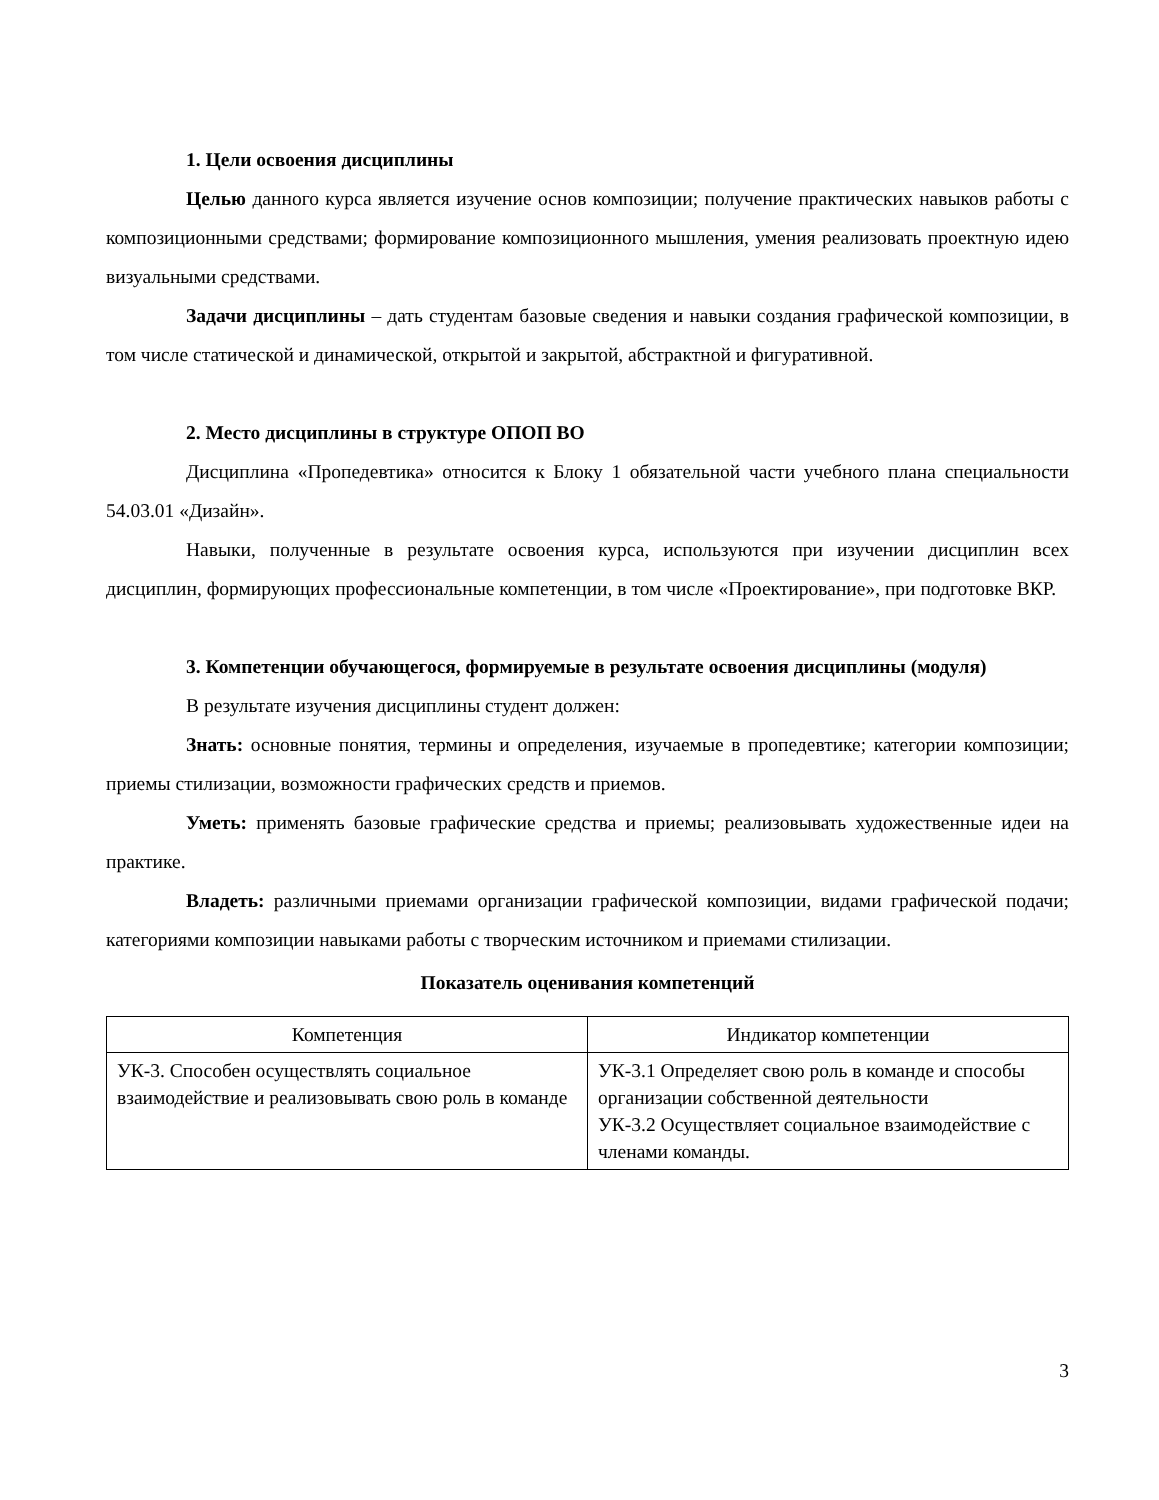1. Цели освоения дисциплины
Целью данного курса является изучение основ композиции; получение практических навыков работы с композиционными средствами; формирование композиционного мышления, умения реализовать проектную идею визуальными средствами.
Задачи дисциплины – дать студентам базовые сведения и навыки создания графической композиции, в том числе статической и динамической, открытой и закрытой, абстрактной и фигуративной.
2. Место дисциплины в структуре ОПОП ВО
Дисциплина «Пропедевтика» относится к Блоку 1 обязательной части учебного плана специальности 54.03.01 «Дизайн».
Навыки, полученные в результате освоения курса, используются при изучении дисциплин всех дисциплин, формирующих профессиональные компетенции, в том числе «Проектирование», при подготовке ВКР.
3. Компетенции обучающегося, формируемые в результате освоения дисциплины (модуля)
В результате изучения дисциплины студент должен:
Знать: основные понятия, термины и определения, изучаемые в пропедевтике; категории композиции; приемы стилизации, возможности графических средств и приемов.
Уметь: применять базовые графические средства и приемы; реализовывать художественные идеи на практике.
Владеть: различными приемами организации графической композиции, видами графической подачи; категориями композиции навыками работы с творческим источником и приемами стилизации.
Показатель оценивания компетенций
| Компетенция | Индикатор компетенции |
| --- | --- |
| УК-3. Способен осуществлять социальное взаимодействие и реализовывать свою роль в команде | УК-3.1 Определяет свою роль в команде и способы организации собственной деятельности УК-3.2 Осуществляет социальное взаимодействие с членами команды. |
3